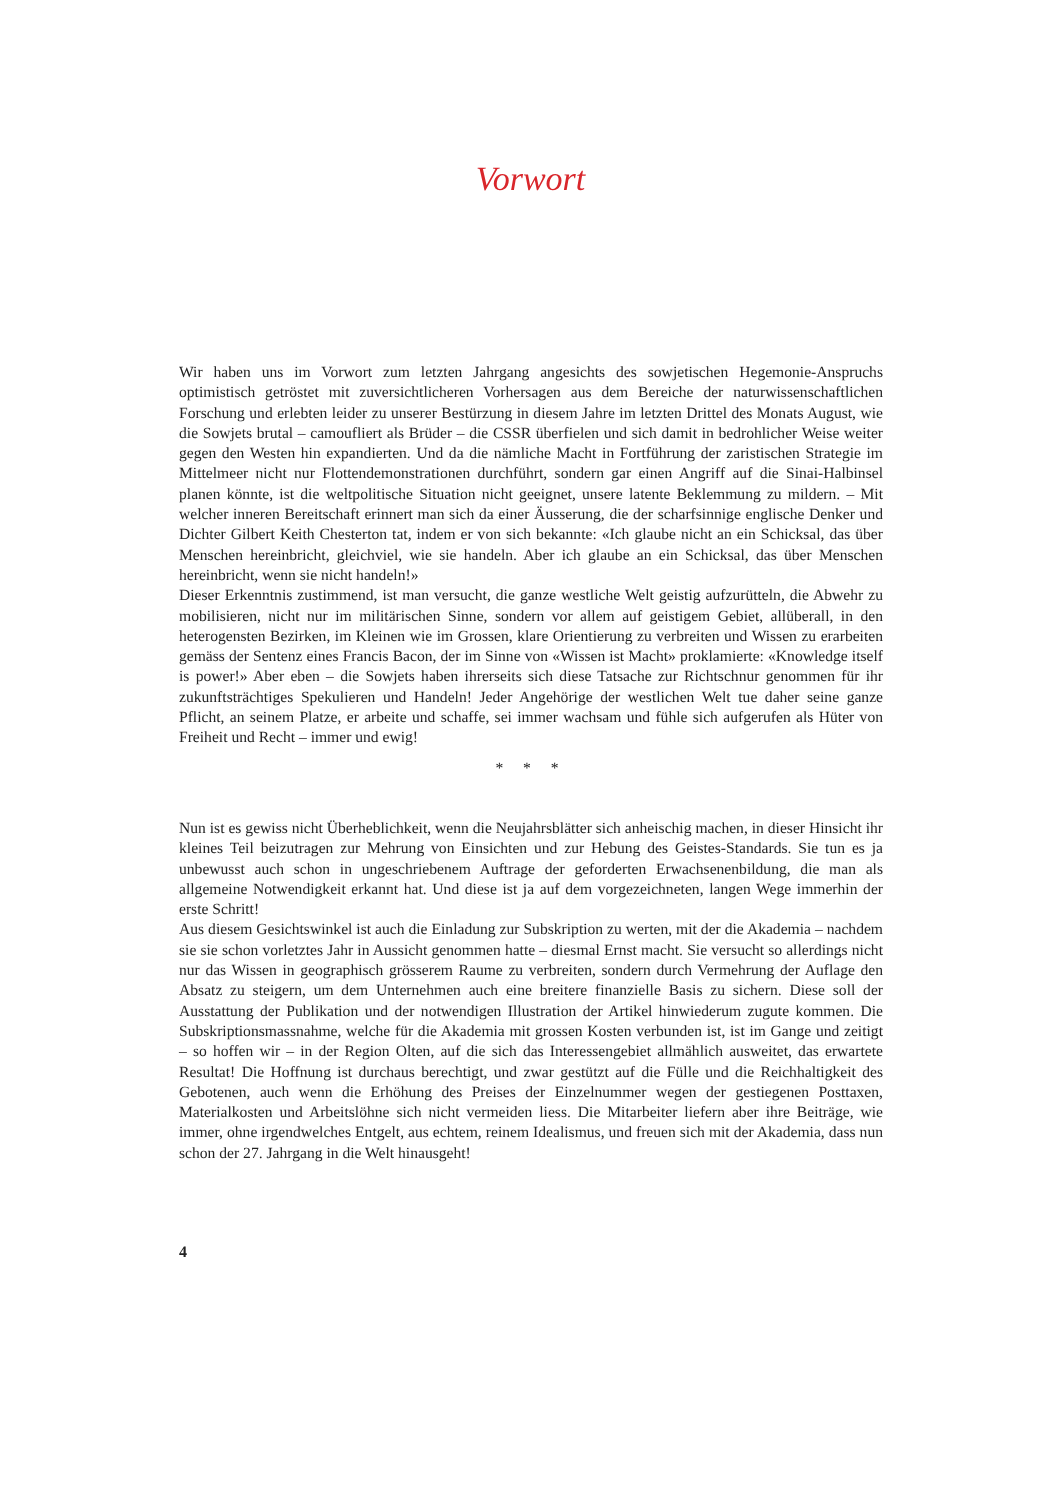Vorwort
Wir haben uns im Vorwort zum letzten Jahrgang angesichts des sowjetischen Hegemonie-Anspruchs optimistisch getröstet mit zuversichtlicheren Vorhersagen aus dem Bereiche der naturwissenschaftlichen Forschung und erlebten leider zu unserer Bestürzung in diesem Jahre im letzten Drittel des Monats August, wie die Sowjets brutal – camoufliert als Brüder – die CSSR überfielen und sich damit in bedrohlicher Weise weiter gegen den Westen hin expandierten. Und da die nämliche Macht in Fortführung der zaristischen Strategie im Mittelmeer nicht nur Flottendemonstrationen durchführt, sondern gar einen Angriff auf die Sinai-Halbinsel planen könnte, ist die weltpolitische Situation nicht geeignet, unsere latente Beklemmung zu mildern. – Mit welcher inneren Bereitschaft erinnert man sich da einer Äusserung, die der scharfsinnige englische Denker und Dichter Gilbert Keith Chesterton tat, indem er von sich bekannte: «Ich glaube nicht an ein Schicksal, das über Menschen hereinbricht, gleichviel, wie sie handeln. Aber ich glaube an ein Schicksal, das über Menschen hereinbricht, wenn sie nicht handeln!»
Dieser Erkenntnis zustimmend, ist man versucht, die ganze westliche Welt geistig aufzurütteln, die Abwehr zu mobilisieren, nicht nur im militärischen Sinne, sondern vor allem auf geistigem Gebiet, allüberall, in den heterogensten Bezirken, im Kleinen wie im Grossen, klare Orientierung zu verbreiten und Wissen zu erarbeiten gemäss der Sentenz eines Francis Bacon, der im Sinne von «Wissen ist Macht» proklamierte: «Knowledge itself is power!» Aber eben – die Sowjets haben ihrerseits sich diese Tatsache zur Richtschnur genommen für ihr zukunftsträchtiges Spekulieren und Handeln! Jeder Angehörige der westlichen Welt tue daher seine ganze Pflicht, an seinem Platze, er arbeite und schaffe, sei immer wachsam und fühle sich aufgerufen als Hüter von Freiheit und Recht – immer und ewig!
* * *
Nun ist es gewiss nicht Überheblichkeit, wenn die Neujahrsblätter sich anheischig machen, in dieser Hinsicht ihr kleines Teil beizutragen zur Mehrung von Einsichten und zur Hebung des Geistes-Standards. Sie tun es ja unbewusst auch schon in ungeschriebenem Auftrage der geforderten Erwachsenenbildung, die man als allgemeine Notwendigkeit erkannt hat. Und diese ist ja auf dem vorgezeichneten, langen Wege immerhin der erste Schritt!
Aus diesem Gesichtswinkel ist auch die Einladung zur Subskription zu werten, mit der die Akademia – nachdem sie sie schon vorletztes Jahr in Aussicht genommen hatte – diesmal Ernst macht. Sie versucht so allerdings nicht nur das Wissen in geographisch grösserem Raume zu verbreiten, sondern durch Vermehrung der Auflage den Absatz zu steigern, um dem Unternehmen auch eine breitere finanzielle Basis zu sichern. Diese soll der Ausstattung der Publikation und der notwendigen Illustration der Artikel hinwiederum zugute kommen. Die Subskriptionsmassnahme, welche für die Akademia mit grossen Kosten verbunden ist, ist im Gange und zeitigt – so hoffen wir – in der Region Olten, auf die sich das Interessengebiet allmählich ausweitet, das erwartete Resultat! Die Hoffnung ist durchaus berechtigt, und zwar gestützt auf die Fülle und die Reichhaltigkeit des Gebotenen, auch wenn die Erhöhung des Preises der Einzelnummer wegen der gestiegenen Posttaxen, Materialkosten und Arbeitslöhne sich nicht vermeiden liess. Die Mitarbeiter liefern aber ihre Beiträge, wie immer, ohne irgendwelches Entgelt, aus echtem, reinem Idealismus, und freuen sich mit der Akademia, dass nun schon der 27. Jahrgang in die Welt hinausgeht!
4